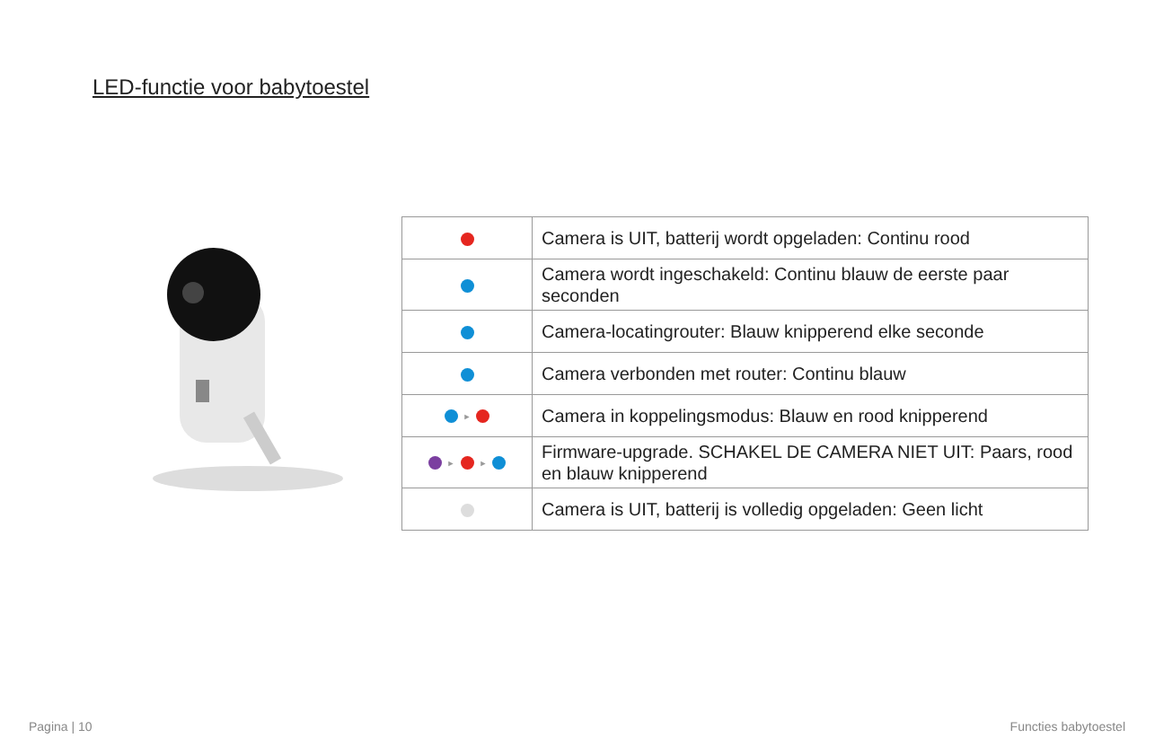LED-functie voor babytoestel
| | Camera is UIT, batterij wordt opgeladen: Continu rood |
| | Camera wordt ingeschakeld: Continu blauw de eerste paar seconden |
| | Camera-locatingrouter: Blauw knipperend elke seconde |
| | Camera verbonden met router: Continu blauw |
| ► | Camera in koppelingsmodus: Blauw en rood knipperend |
| ► ► | Firmware-upgrade. SCHAKEL DE CAMERA NIET UIT: Paars, rood en blauw knipperend |
| | Camera is UIT, batterij is volledig opgeladen: Geen licht |
Pagina | 10 Functies babytoestel